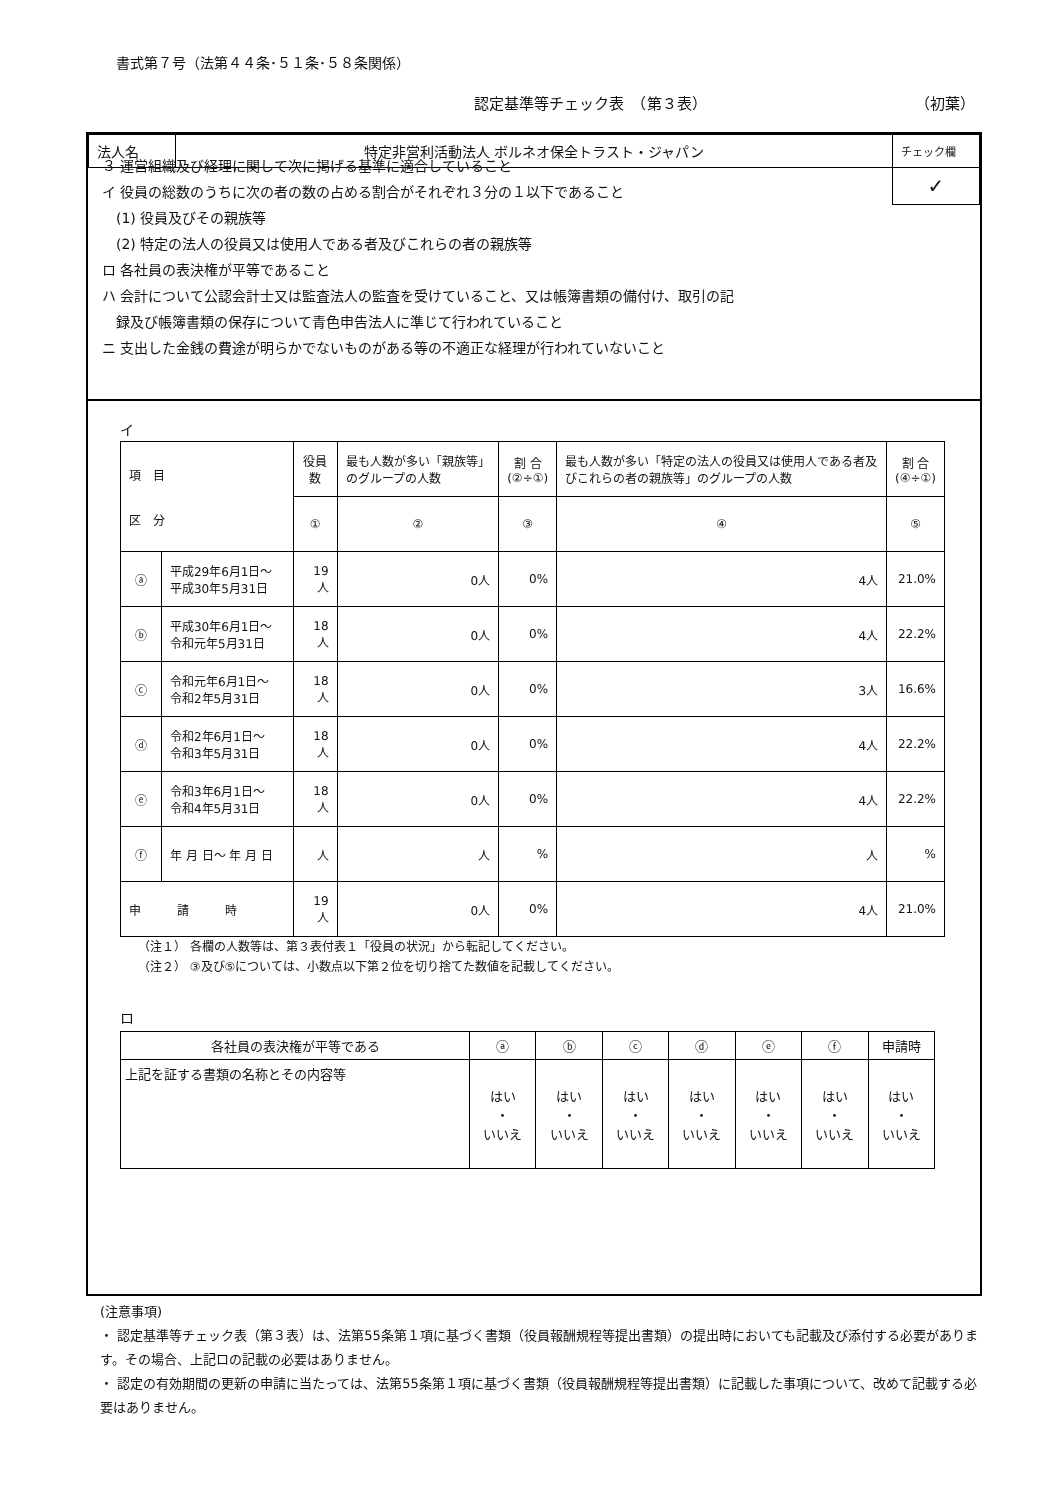書式第７号（法第４４条･５１条･５８条関係）
認定基準等チェック表　（第３表） （初葉）
| 法人名 | 特定非営利活動法人 ボルネオ保全トラスト・ジャパン | チェック欄 |
| | | ✓ |
３ 運営組織及び経理に関して次に掲げる基準に適合していること
イ 役員の総数のうちに次の者の数の占める割合がそれぞれ３分の１以下であること
　(1) 役員及びその親族等
　(2) 特定の法人の役員又は使用人である者及びこれらの者の親族等
ロ 各社員の表決権が平等であること
ハ 会計について公認会計士又は監査法人の監査を受けていること、又は帳簿書類の備付け、取引の記
　録及び帳簿書類の保存について青色申告法人に準じて行われていること
ニ 支出した金銭の費途が明らかでないものがある等の不適正な経理が行われていないこと
イ
| 項 目 区 分 | | 役員数 | 最も人数が多い「親族等」のグループの人数 | 割 合 (②÷①) | 最も人数が多い「特定の法人の役員又は使用人である者及びこれらの者の親族等」のグループの人数 | 割 合 (④÷①) |
| --- | --- | --- | --- | --- | --- | --- |
| | | ① | ② | ③ | ④ | ⑤ |
| ⓐ | 平成29年6月1日～ 平成30年5月31日 | 19人 | 0人 | 0% | 4人 | 21.0% |
| ⓑ | 平成30年6月1日～ 令和元年5月31日 | 18人 | 0人 | 0% | 4人 | 22.2% |
| ⓒ | 令和元年6月1日～ 令和2年5月31日 | 18人 | 0人 | 0% | 3人 | 16.6% |
| ⓓ | 令和2年6月1日～ 令和3年5月31日 | 18人 | 0人 | 0% | 4人 | 22.2% |
| ⓔ | 令和3年6月1日～ 令和4年5月31日 | 18人 | 0人 | 0% | 4人 | 22.2% |
| ⓕ | 年 月 日～ 年 月 日 | 人 | 人 | % | 人 | % |
| 申 請 時 | | 19人 | 0人 | 0% | 4人 | 21.0% |
（注１） 各欄の人数等は、第３表付表１「役員の状況」から転記してください。
（注２） ③及び⑤については、小数点以下第２位を切り捨てた数値を記載してください。
ロ
| 各社員の表決権が平等である | ⓐ | ⓑ | ⓒ | ⓓ | ⓔ | ⓕ | 申請時 |
| 上記を証する書類の名称とその内容等 | はい ・ いいえ | はい ・ いいえ | はい ・ いいえ | はい ・ いいえ | はい ・ いいえ | はい ・ いいえ | はい ・ いいえ |
(注意事項)
・ 認定基準等チェック表（第３表）は、法第55条第１項に基づく書類（役員報酬規程等提出書類）の提出時においても記載及び添付する必要があります。その場合、上記ロの記載の必要はありません。
・ 認定の有効期間の更新の申請に当たっては、法第55条第１項に基づく書類（役員報酬規程等提出書類）に記載した事項について、改めて記載する必要はありません。